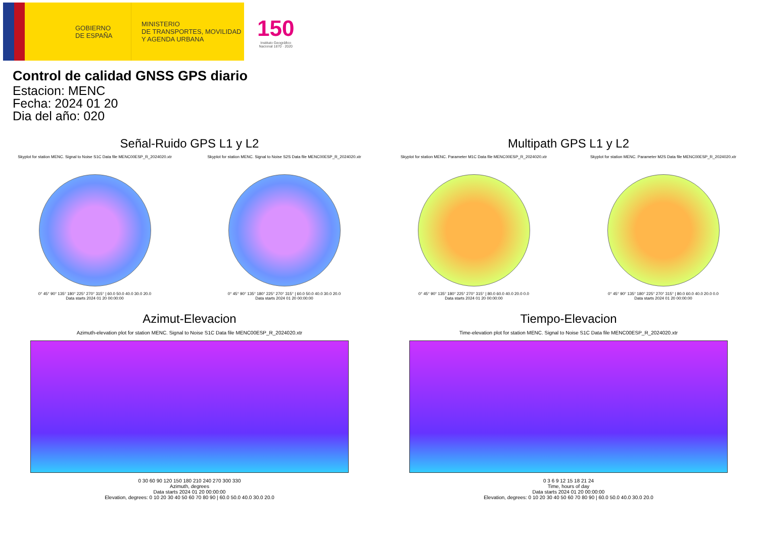GOBIERNO
DE ESPAÑA
MINISTERIO
DE TRANSPORTES, MOVILIDAD
Y AGENDA URBANA
150
Instituto Geográfico
Nacional 1870 · 2020
Control de calidad GNSS GPS diario
Estacion: MENC
Fecha: 2024 01 20
Dia del año: 020
Señal-Ruido GPS L1 y L2
Skyplot for station MENC. Signal to Noise S1C Data file MENC00ESP_R_2024020.xtr
0° 45° 90° 135° 180° 225° 270° 315° | 60.0 50.0 40.0 30.0 20.0
Data starts 2024 01 20 00:00:00
Skyplot for station MENC. Signal to Noise S2S Data file MENC00ESP_R_2024020.xtr
0° 45° 90° 135° 180° 225° 270° 315° | 60.0 50.0 40.0 30.0 20.0
Data starts 2024 01 20 00:00:00
Multipath GPS L1 y L2
Skyplot for station MENC. Parameter M1C Data file MENC00ESP_R_2024020.xtr
0° 45° 90° 135° 180° 225° 270° 315° | 80.0 60.0 40.0 20.0 0.0
Data starts 2024 01 20 00:00:00
Skyplot for station MENC. Parameter M2S Data file MENC00ESP_R_2024020.xtr
0° 45° 90° 135° 180° 225° 270° 315° | 80.0 60.0 40.0 20.0 0.0
Data starts 2024 01 20 00:00:00
Azimut-Elevacion
Azimuth-elevation plot for station MENC. Signal to Noise S1C Data file MENC00ESP_R_2024020.xtr
0 30 60 90 120 150 180 210 240 270 300 330
Azimuth, degrees
Data starts 2024 01 20 00:00:00
Elevation, degrees: 0 10 20 30 40 50 60 70 80 90 | 60.0 50.0 40.0 30.0 20.0
Tiempo-Elevacion
Time-elevation plot for station MENC. Signal to Noise S1C Data file MENC00ESP_R_2024020.xtr
0 3 6 9 12 15 18 21 24
Time, hours of day
Data starts 2024 01 20 00:00:00
Elevation, degrees: 0 10 20 30 40 50 60 70 80 90 | 60.0 50.0 40.0 30.0 20.0